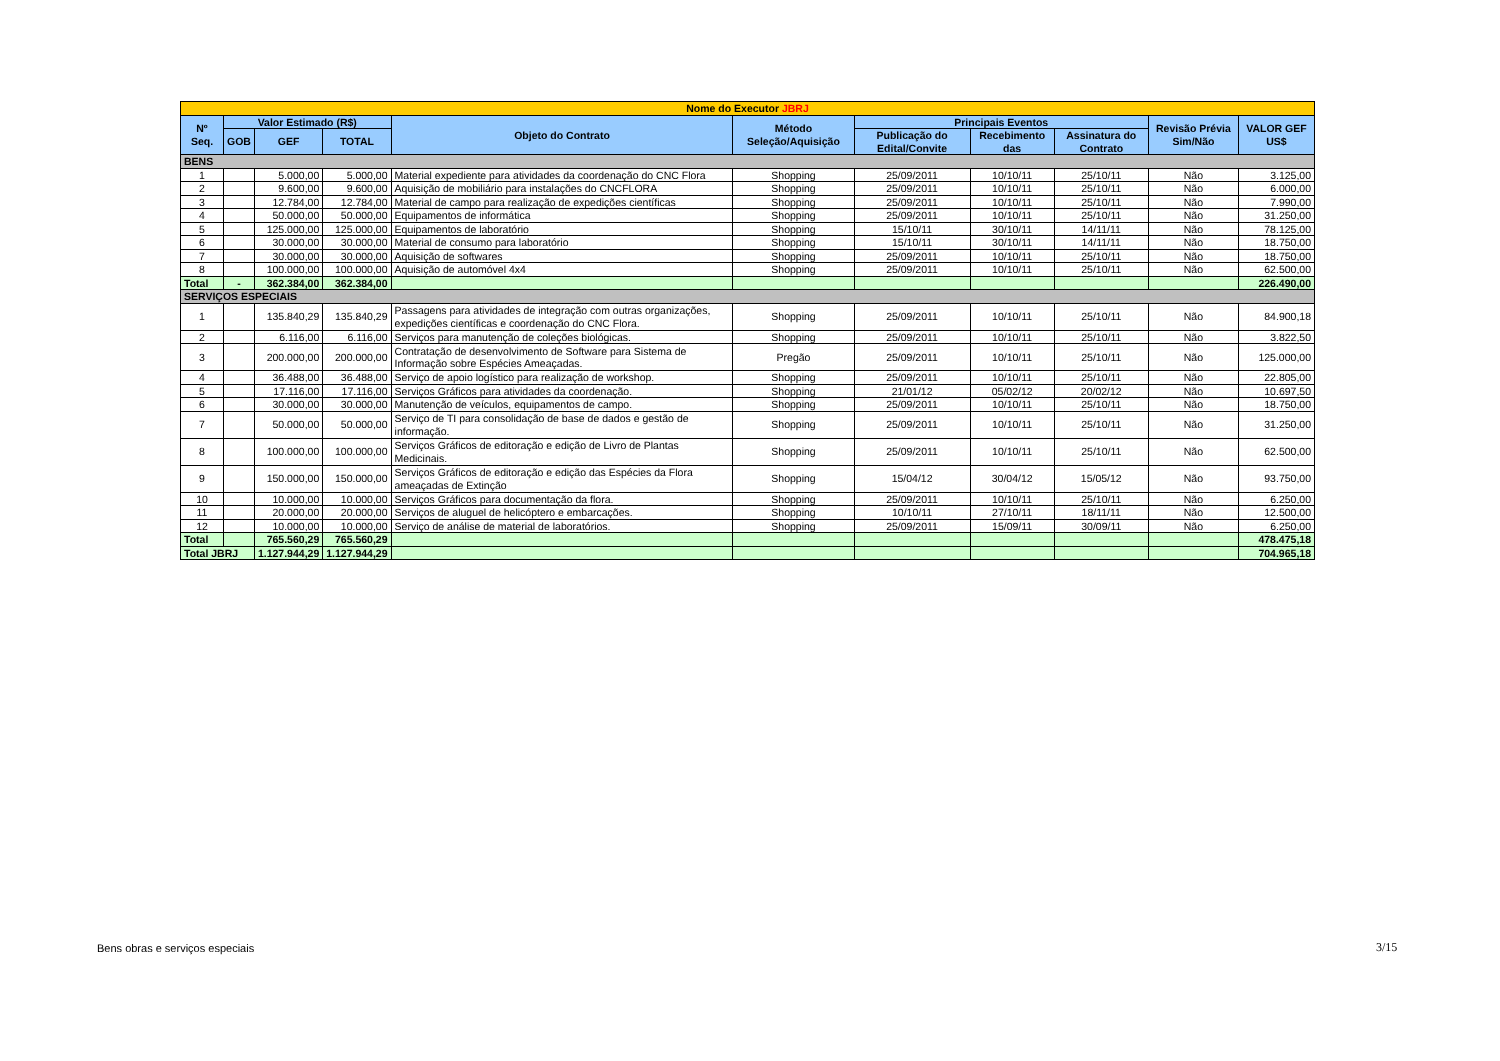| Nome do Executor JBRJ | | | | | | | | | | |
| Nº Seq. | Valor Estimado (R$) | | | Objeto do Contrato | Método Seleção/Aquisição | Principais Eventos | | | Revisão Prévia Sim/Não | VALOR GEF US$ |
| | | | | | | Publicação do Edital/Convite | Recebimento das | Assinatura do Contrato | | |
| | GOB | GEF | TOTAL | | | | | | | |
| BENS | | | | | | | | | | |
| 1 | | 5.000,00 | 5.000,00 | Material expediente para atividades da coordenação do CNC Flora | Shopping | 25/09/2011 | 10/10/11 | 25/10/11 | Não | 3.125,00 |
| 2 | | 9.600,00 | 9.600,00 | Aquisição de mobiliário para instalações do CNCFLORA | Shopping | 25/09/2011 | 10/10/11 | 25/10/11 | Não | 6.000,00 |
| 3 | | 12.784,00 | 12.784,00 | Material de campo para realização de expedições científicas | Shopping | 25/09/2011 | 10/10/11 | 25/10/11 | Não | 7.990,00 |
| 4 | | 50.000,00 | 50.000,00 | Equipamentos de informática | Shopping | 25/09/2011 | 10/10/11 | 25/10/11 | Não | 31.250,00 |
| 5 | | 125.000,00 | 125.000,00 | Equipamentos de laboratório | Shopping | 15/10/11 | 30/10/11 | 14/11/11 | Não | 78.125,00 |
| 6 | | 30.000,00 | 30.000,00 | Material de consumo para laboratório | Shopping | 15/10/11 | 30/10/11 | 14/11/11 | Não | 18.750,00 |
| 7 | | 30.000,00 | 30.000,00 | Aquisição de softwares | Shopping | 25/09/2011 | 10/10/11 | 25/10/11 | Não | 18.750,00 |
| 8 | | 100.000,00 | 100.000,00 | Aquisição de automóvel 4x4 | Shopping | 25/09/2011 | 10/10/11 | 25/10/11 | Não | 62.500,00 |
| Total | - | 362.384,00 | 362.384,00 | | | | | | | 226.490,00 |
| SERVIÇOS ESPECIAIS | | | | | | | | | | |
| 1 | | 135.840,29 | 135.840,29 | Passagens para atividades de integração com outras organizações, expedições científicas e coordenação do CNC Flora. | Shopping | 25/09/2011 | 10/10/11 | 25/10/11 | Não | 84.900,18 |
| 2 | | 6.116,00 | 6.116,00 | Serviços para manutenção de coleções biológicas. | Shopping | 25/09/2011 | 10/10/11 | 25/10/11 | Não | 3.822,50 |
| 3 | | 200.000,00 | 200.000,00 | Contratação de desenvolvimento de Software para Sistema de Informação sobre Espécies Ameaçadas. | Pregão | 25/09/2011 | 10/10/11 | 25/10/11 | Não | 125.000,00 |
| 4 | | 36.488,00 | 36.488,00 | Serviço de apoio logístico para realização de workshop. | Shopping | 25/09/2011 | 10/10/11 | 25/10/11 | Não | 22.805,00 |
| 5 | | 17.116,00 | 17.116,00 | Serviços Gráficos para atividades da coordenação. | Shopping | 21/01/12 | 05/02/12 | 20/02/12 | Não | 10.697,50 |
| 6 | | 30.000,00 | 30.000,00 | Manutenção de veículos, equipamentos de campo. | Shopping | 25/09/2011 | 10/10/11 | 25/10/11 | Não | 18.750,00 |
| 7 | | 50.000,00 | 50.000,00 | Serviço de TI para consolidação de base de dados e gestão de informação. | Shopping | 25/09/2011 | 10/10/11 | 25/10/11 | Não | 31.250,00 |
| 8 | | 100.000,00 | 100.000,00 | Serviços Gráficos de editoração e edição de Livro de Plantas Medicinais. | Shopping | 25/09/2011 | 10/10/11 | 25/10/11 | Não | 62.500,00 |
| 9 | | 150.000,00 | 150.000,00 | Serviços Gráficos de editoração e edição das Espécies da Flora ameaçadas de Extinção | Shopping | 15/04/12 | 30/04/12 | 15/05/12 | Não | 93.750,00 |
| 10 | | 10.000,00 | 10.000,00 | Serviços Gráficos para documentação da flora. | Shopping | 25/09/2011 | 10/10/11 | 25/10/11 | Não | 6.250,00 |
| 11 | | 20.000,00 | 20.000,00 | Serviços de aluguel de helicóptero e embarcações. | Shopping | 10/10/11 | 27/10/11 | 18/11/11 | Não | 12.500,00 |
| 12 | | 10.000,00 | 10.000,00 | Serviço de análise de material de laboratórios. | Shopping | 25/09/2011 | 15/09/11 | 30/09/11 | Não | 6.250,00 |
| Total | | 765.560,29 | 765.560,29 | | | | | | | 478.475,18 |
| Total JBRJ | | 1.127.944,29 | 1.127.944,29 | | | | | | | 704.965,18 |
Bens obras e serviços especiais
3/15